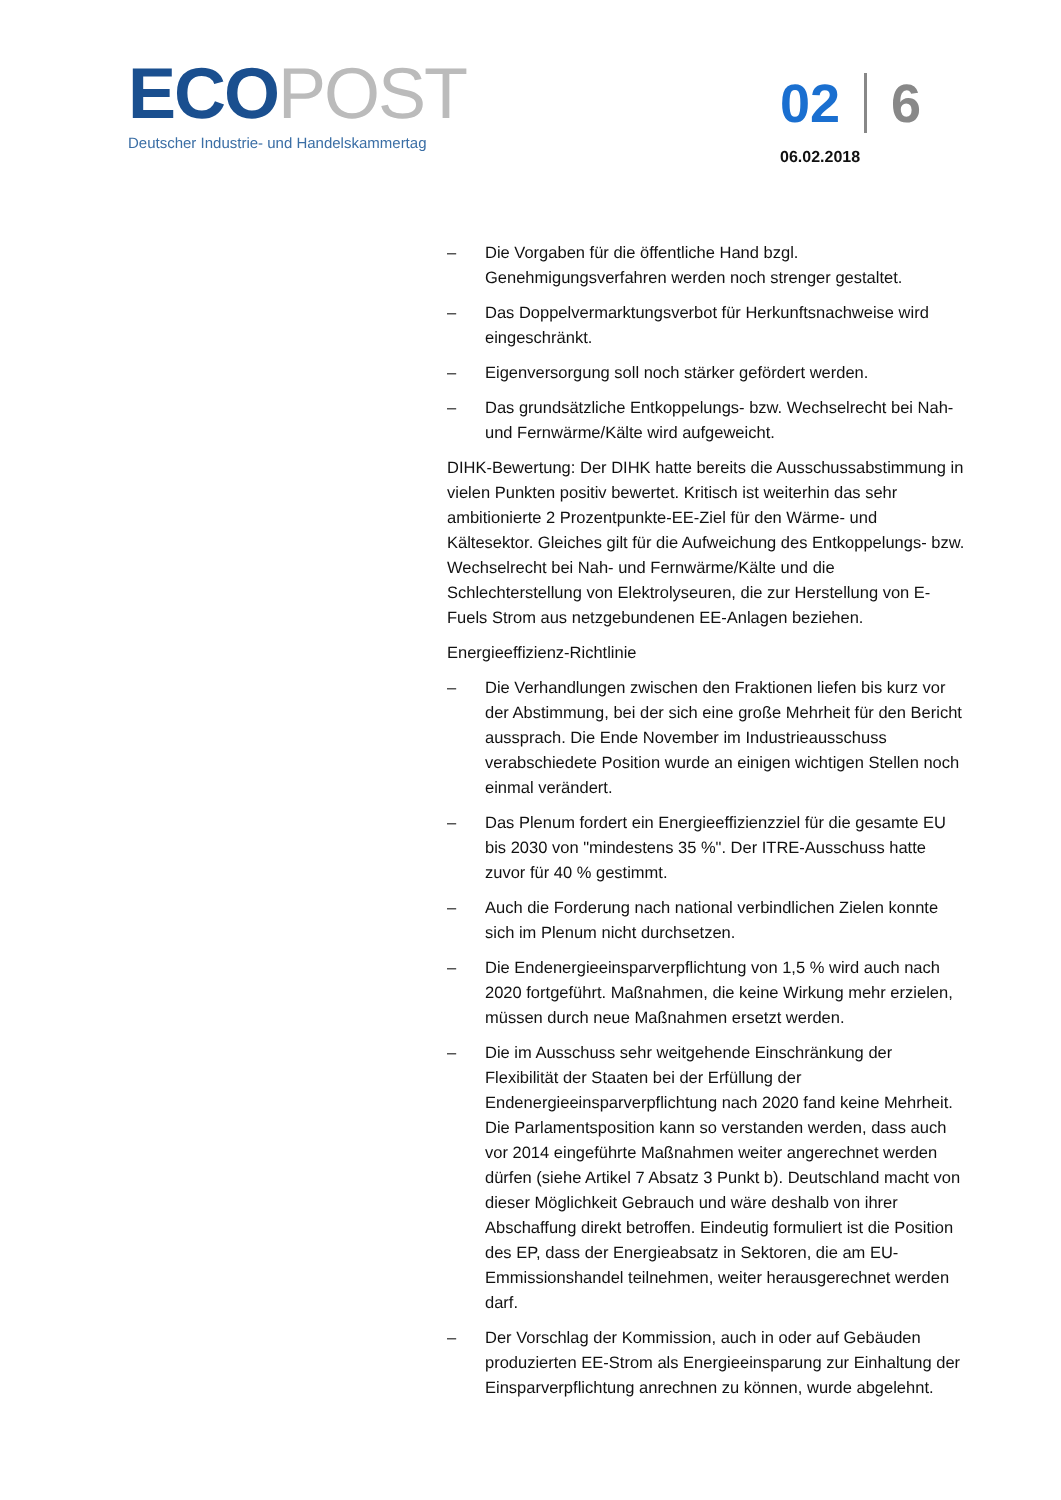ECO POST
Deutscher Industrie- und Handelskammertag
02 6
06.02.2018
– Die Vorgaben für die öffentliche Hand bzgl. Genehmigungsverfahren werden noch strenger gestaltet.
– Das Doppelvermarktungsverbot für Herkunftsnachweise wird eingeschränkt.
– Eigenversorgung soll noch stärker gefördert werden.
– Das grundsätzliche Entkoppelungs- bzw. Wechselrecht bei Nah- und Fernwärme/Kälte wird aufgeweicht.
DIHK-Bewertung: Der DIHK hatte bereits die Ausschussabstimmung in vielen Punkten positiv bewertet. Kritisch ist weiterhin das sehr ambitionierte 2 Prozentpunkte-EE-Ziel für den Wärme- und Kältesektor. Gleiches gilt für die Aufweichung des Entkoppelungs- bzw. Wechselrecht bei Nah- und Fernwärme/Kälte und die Schlechterstellung von Elektrolyseuren, die zur Herstellung von E-Fuels Strom aus netzgebundenen EE-Anlagen beziehen.
Energieeffizienz-Richtlinie
– Die Verhandlungen zwischen den Fraktionen liefen bis kurz vor der Abstimmung, bei der sich eine große Mehrheit für den Bericht aussprach. Die Ende November im Industrieausschuss verabschiedete Position wurde an einigen wichtigen Stellen noch einmal verändert.
– Das Plenum fordert ein Energieeffizienzziel für die gesamte EU bis 2030 von "mindestens 35 %". Der ITRE-Ausschuss hatte zuvor für 40 % gestimmt.
– Auch die Forderung nach national verbindlichen Zielen konnte sich im Plenum nicht durchsetzen.
– Die Endenergieeinsparverpflichtung von 1,5 % wird auch nach 2020 fortgeführt. Maßnahmen, die keine Wirkung mehr erzielen, müssen durch neue Maßnahmen ersetzt werden.
– Die im Ausschuss sehr weitgehende Einschränkung der Flexibilität der Staaten bei der Erfüllung der Endenergieeinsparverpflichtung nach 2020 fand keine Mehrheit. Die Parlamentsposition kann so verstanden werden, dass auch vor 2014 eingeführte Maßnahmen weiter angerechnet werden dürfen (siehe Artikel 7 Absatz 3 Punkt b). Deutschland macht von dieser Möglichkeit Gebrauch und wäre deshalb von ihrer Abschaffung direkt betroffen. Eindeutig formuliert ist die Position des EP, dass der Energieabsatz in Sektoren, die am EU-Emmissionshandel teilnehmen, weiter herausgerechnet werden darf.
– Der Vorschlag der Kommission, auch in oder auf Gebäuden produzierten EE-Strom als Energieeinsparung zur Einhaltung der Einsparverpflichtung anrechnen zu können, wurde abgelehnt.